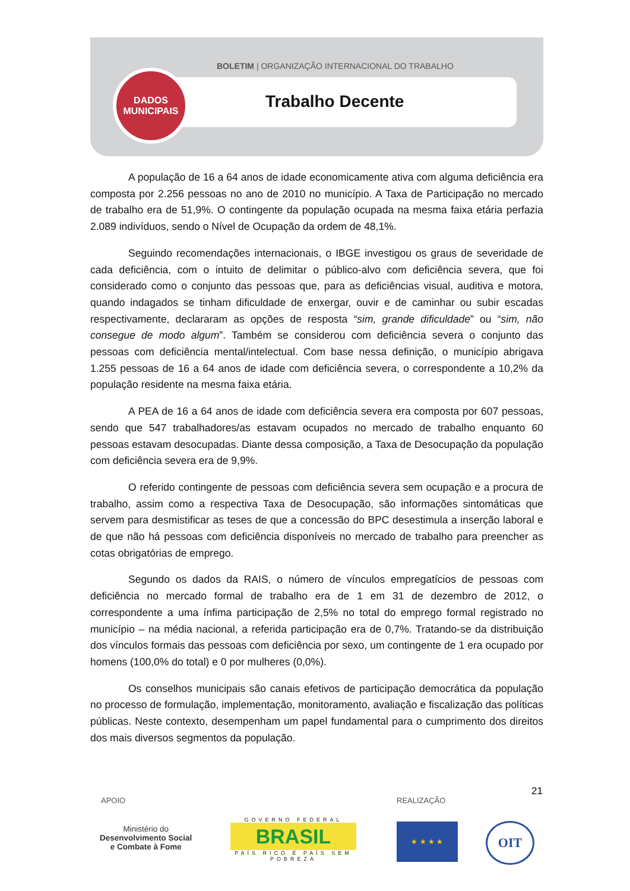BOLETIM | ORGANIZAÇÃO INTERNACIONAL DO TRABALHO
Trabalho Decente
DADOS
MUNICIPAIS
A população de 16 a 64 anos de idade economicamente ativa com alguma deficiência era composta por 2.256 pessoas no ano de 2010 no município. A Taxa de Participação no mercado de trabalho era de 51,9%. O contingente da população ocupada na mesma faixa etária perfazia 2.089 indivíduos, sendo o Nível de Ocupação da ordem de 48,1%.
Seguindo recomendações internacionais, o IBGE investigou os graus de severidade de cada deficiência, com o intuito de delimitar o público-alvo com deficiência severa, que foi considerado como o conjunto das pessoas que, para as deficiências visual, auditiva e motora, quando indagados se tinham dificuldade de enxergar, ouvir e de caminhar ou subir escadas respectivamente, declararam as opções de resposta “sim, grande dificuldade” ou “sim, não consegue de modo algum”. Também se considerou com deficiência severa o conjunto das pessoas com deficiência mental/intelectual. Com base nessa definição, o município abrigava 1.255 pessoas de 16 a 64 anos de idade com deficiência severa, o correspondente a 10,2% da população residente na mesma faixa etária.
A PEA de 16 a 64 anos de idade com deficiência severa era composta por 607 pessoas, sendo que 547 trabalhadores/as estavam ocupados no mercado de trabalho enquanto 60 pessoas estavam desocupadas. Diante dessa composição, a Taxa de Desocupação da população com deficiência severa era de 9,9%.
O referido contingente de pessoas com deficiência severa sem ocupação e a procura de trabalho, assim como a respectiva Taxa de Desocupação, são informações sintomáticas que servem para desmistificar as teses de que a concessão do BPC desestimula a inserção laboral e de que não há pessoas com deficiência disponíveis no mercado de trabalho para preencher as cotas obrigatórias de emprego.
Segundo os dados da RAIS, o número de vínculos empregatícios de pessoas com deficiência no mercado formal de trabalho era de 1 em 31 de dezembro de 2012, o correspondente a uma ínfima participação de 2,5% no total do emprego formal registrado no município – na média nacional, a referida participação era de 0,7%. Tratando-se da distribuição dos vínculos formais das pessoas com deficiência por sexo, um contingente de 1 era ocupado por homens (100,0% do total) e 0 por mulheres (0,0%).
Os conselhos municipais são canais efetivos de participação democrática da população no processo de formulação, implementação, monitoramento, avaliação e fiscalização das políticas públicas. Neste contexto, desempenham um papel fundamental para o cumprimento dos direitos dos mais diversos segmentos da população.
21
APOIO REALIZAÇÃO
Ministério do
Desenvolvimento Social
e Combate à Fome
GOVERNO FEDERAL
BRASIL
PAÍS RICO É PAÍS SEM POBREZA
★ ★ ★ ★ OIT